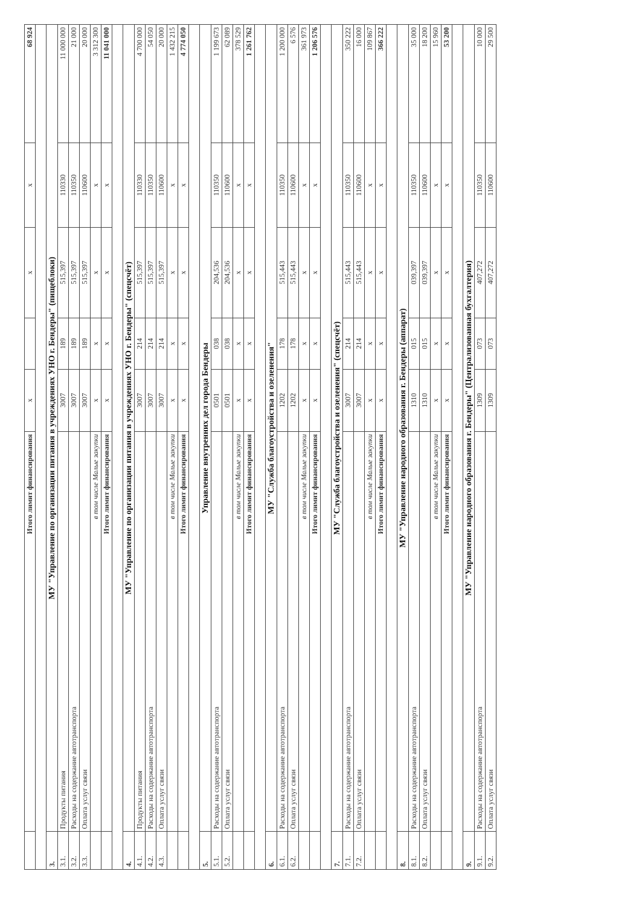| | Итого лимит финансирования | x | | x | x | 68 924 |
| 3. | МУ "Управление по организации питания в учреждениях УНО г. Бендеры" (пищеблоки) | | | | | |
| 3.1. | Продукты питания | 3007 | 189 | 515,397 | 110330 | 11 000 000 |
| 3.2. | Расходы на содержание автотранспорта | 3007 | 189 | 515,397 | 110350 | 21 000 |
| 3.3. | Оплата услуг связи | 3007 | 189 | 515,397 | 110600 | 20 000 |
| | в том числе Малые закупки | x | x | x | x | 3 312 300 |
| | Итого лимит финансирования | x | x | x | x | 11 041 000 |
| 4. | МУ "Управление по организации питания в учреждениях УНО г. Бендеры" (спецсчёт) | | | | | |
| 4.1. | Продукты питания | 3007 | 214 | 515,397 | 110330 | 4 700 000 |
| 4.2. | Расходы на содержание автотранспорта | 3007 | 214 | 515,397 | 110350 | 54 050 |
| 4.3. | Оплата услуг связи | 3007 | 214 | 515,397 | 110600 | 20 000 |
| | в том числе Малые закупки | x | x | x | x | 1 432 215 |
| | Итого лимит финансирования | x | x | x | x | 4 774 050 |
| 5. | Управление внутренних дел города Бендеры | | | | | |
| 5.1. | Расходы на содержание автотранспорта | 0501 | 038 | 204,536 | 110350 | 1 199 673 |
| 5.2. | Оплата услуг связи | 0501 | 038 | 204,536 | 110600 | 62 089 |
| | в том числе Малые закупки | x | x | x | x | 378 529 |
| | Итого лимит финансирования | x | x | x | x | 1 261 762 |
| 6. | МУ "Служба благоустройства и озеленения" | | | | | |
| 6.1. | Расходы на содержание автотранспорта | 1202 | 178 | 515,443 | 110350 | 1 200 000 |
| 6.2. | Оплата услуг связи | 1202 | 178 | 515,443 | 110600 | 6 576 |
| | в том числе Малые закупки | x | x | x | x | 361 973 |
| | Итого лимит финансирования | x | x | x | x | 1 206 576 |
| 7. | МУ "Служба благоустройства и озеленения" (спецсчёт) | | | | | |
| 7.1. | Расходы на содержание автотранспорта | 3007 | 214 | 515,443 | 110350 | 350 222 |
| 7.2. | Оплата услуг связи | 3007 | 214 | 515,443 | 110600 | 16 000 |
| | в том числе Малые закупки | x | x | x | x | 109 867 |
| | Итого лимит финансирования | x | x | x | x | 366 222 |
| 8. | МУ "Управление народного образования г. Бендеры (аппарат) | | | | | |
| 8.1. | Расходы на содержание автотранспорта | 1310 | 015 | 039,397 | 110350 | 35 000 |
| 8.2. | Оплата услуг связи | 1310 | 015 | 039,397 | 110600 | 18 200 |
| | в том числе Малые закупки | x | x | x | x | 15 960 |
| | Итого лимит финансирования | x | x | x | x | 53 200 |
| 9. | МУ "Управление народного образования г. Бендеры" (Централизованная бухгалтерия) | | | | | |
| 9.1. | Расходы на содержание автотранспорта | 1309 | 073 | 407,272 | 110350 | 10 000 |
| 9.2. | Оплата услуг связи | 1309 | 073 | 407,272 | 110600 | 29 500 |